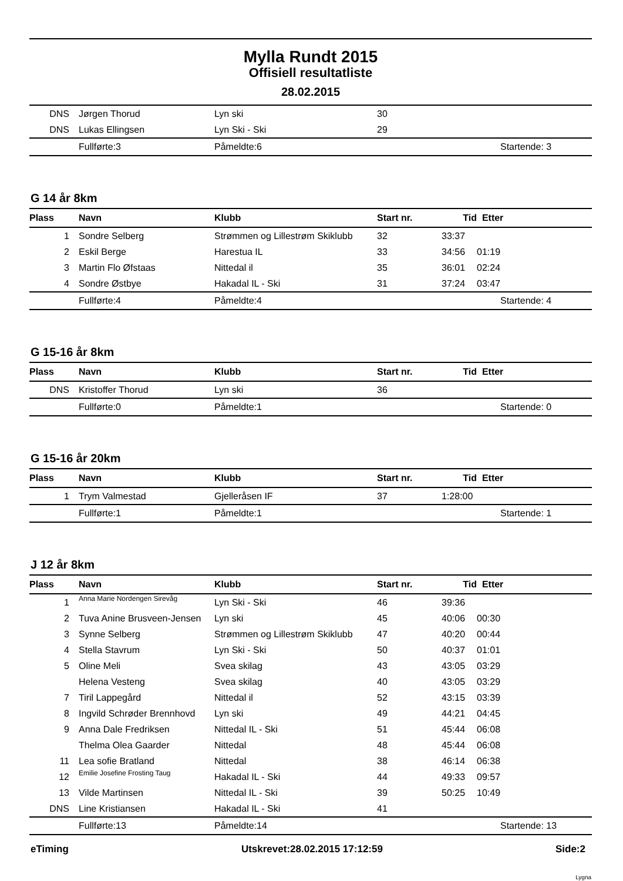Mylla Rundt 2015
Offisiell resultatliste
28.02.2015
| DNS | Jørgen Thorud | Lyn ski | 30 | | |
| DNS | Lukas Ellingsen | Lyn Ski - Ski | 29 | | |
| | Fullførte:3 | Påmeldte:6 | | | Startende: 3 |
G 14 år 8km
| Plass | Navn | Klubb | Start nr. | Tid | Etter |
| --- | --- | --- | --- | --- | --- |
| 1 | Sondre Selberg | Strømmen og Lillestrøm Skiklubb | 32 | 33:37 | |
| 2 | Eskil Berge | Harestua IL | 33 | 34:56 | 01:19 |
| 3 | Martin Flo Øfstaas | Nittedal il | 35 | 36:01 | 02:24 |
| 4 | Sondre Østbye | Hakadal IL - Ski | 31 | 37:24 | 03:47 |
| | Fullførte:4 | Påmeldte:4 | | | Startende: 4 |
G 15-16 år 8km
| Plass | Navn | Klubb | Start nr. | Tid | Etter |
| --- | --- | --- | --- | --- | --- |
| DNS | Kristoffer Thorud | Lyn ski | 36 | | |
| | Fullførte:0 | Påmeldte:1 | | | Startende: 0 |
G 15-16 år 20km
| Plass | Navn | Klubb | Start nr. | Tid | Etter |
| --- | --- | --- | --- | --- | --- |
| 1 | Trym Valmestad | Gjelleråsen IF | 37 | 1:28:00 | |
| | Fullførte:1 | Påmeldte:1 | | | Startende: 1 |
J 12 år 8km
| Plass | Navn | Klubb | Start nr. | Tid | Etter |
| --- | --- | --- | --- | --- | --- |
| 1 | Anna Marie Nordengen Sirevåg | Lyn Ski - Ski | 46 | 39:36 | |
| 2 | Tuva Anine Brusveen-Jensen | Lyn ski | 45 | 40:06 | 00:30 |
| 3 | Synne Selberg | Strømmen og Lillestrøm Skiklubb | 47 | 40:20 | 00:44 |
| 4 | Stella Stavrum | Lyn Ski - Ski | 50 | 40:37 | 01:01 |
| 5 | Oline Meli | Svea skilag | 43 | 43:05 | 03:29 |
| | Helena Vesteng | Svea skilag | 40 | 43:05 | 03:29 |
| 7 | Tiril Lappegård | Nittedal il | 52 | 43:15 | 03:39 |
| 8 | Ingvild Schrøder Brennhovd | Lyn ski | 49 | 44:21 | 04:45 |
| 9 | Anna Dale Fredriksen | Nittedal IL - Ski | 51 | 45:44 | 06:08 |
| | Thelma Olea Gaarder | Nittedal | 48 | 45:44 | 06:08 |
| 11 | Lea sofie Bratland | Nittedal | 38 | 46:14 | 06:38 |
| 12 | Emilie Josefine Frosting Taug | Hakadal IL - Ski | 44 | 49:33 | 09:57 |
| 13 | Vilde Martinsen | Nittedal IL - Ski | 39 | 50:25 | 10:49 |
| DNS | Line Kristiansen | Hakadal IL - Ski | 41 | | |
| | Fullførte:13 | Påmeldte:14 | | | Startende: 13 |
eTiming Utskrevet:28.02.2015 17:12:59 Side:2
Lygna